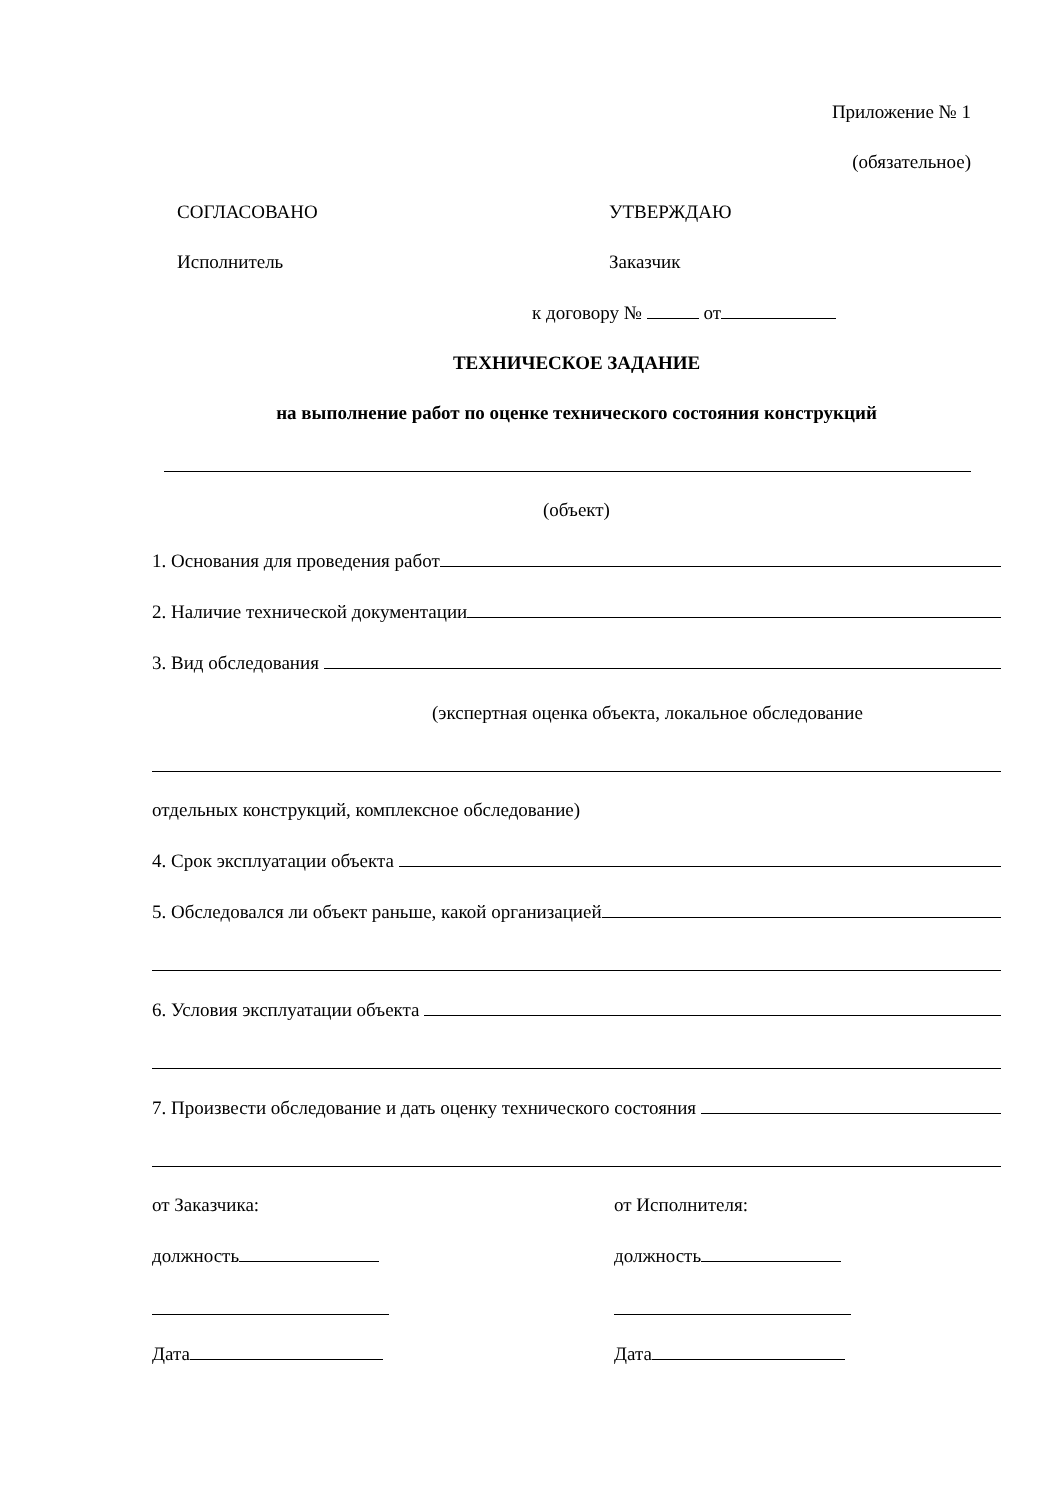Приложение № 1
(обязательное)
СОГЛАСОВАНО
Исполнитель
УТВЕРЖДАЮ
Заказчик
к договору № от
ТЕХНИЧЕСКОЕ ЗАДАНИЕ
на выполнение работ по оценке технического состояния конструкций
(объект)
1. Основания для проведения работ
2. Наличие технической документации
3. Вид обследования
(экспертная оценка объекта, локальное обследование
отдельных конструкций, комплексное обследование)
4. Срок эксплуатации объекта
5. Обследовался ли объект раньше, какой организацией
6. Условия эксплуатации объекта
7. Произвести обследование и дать оценку технического состояния
от Заказчика:
должность
Дата
от Исполнителя:
должность
Дата